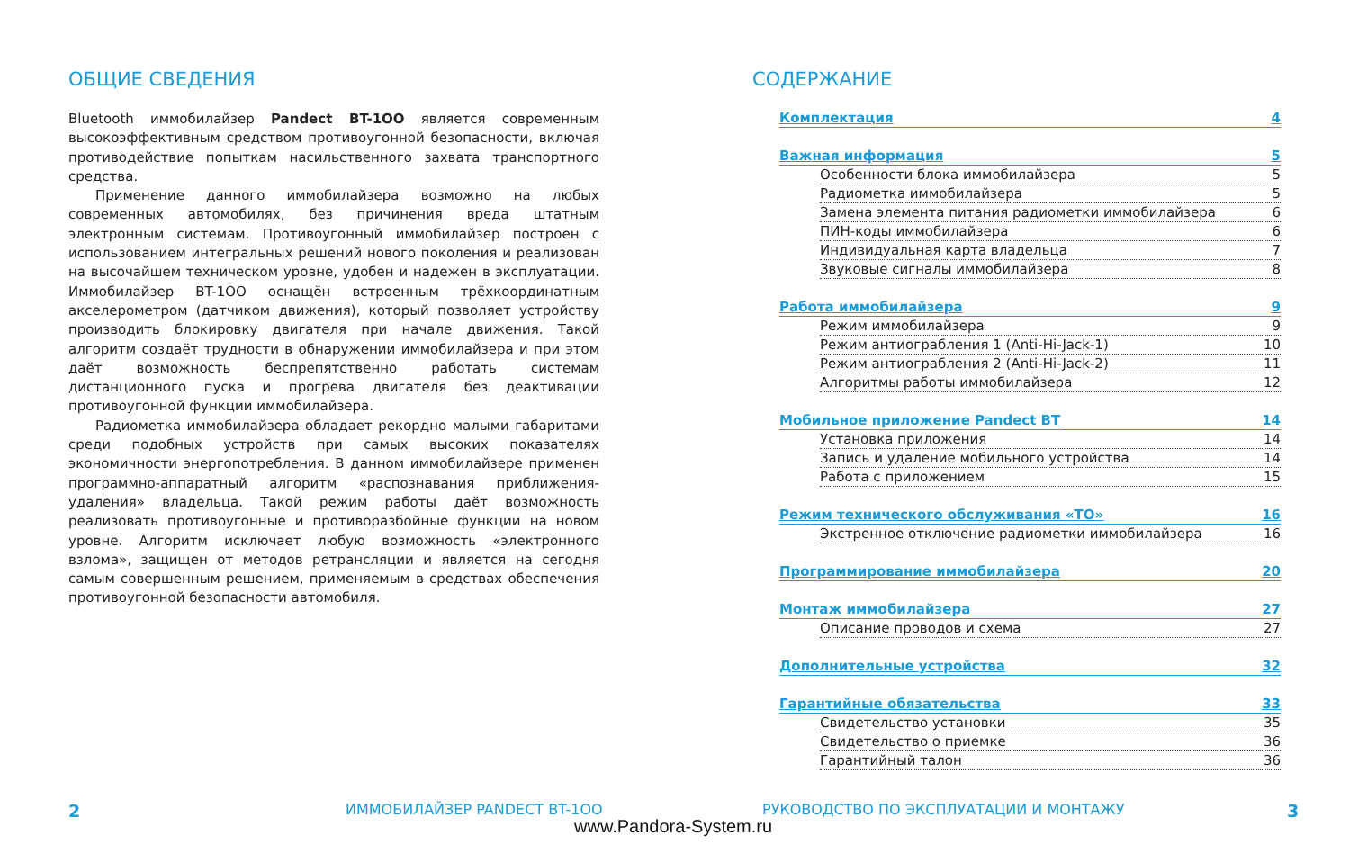ОБЩИЕ СВЕДЕНИЯ
Bluetooth иммобилайзер Pandect BT-1OO является современным высокоэффективным средством противоугонной безопасности, включая противодействие попыткам насильственного захвата транспортного средства.
Применение данного иммобилайзера возможно на любых современных автомобилях, без причинения вреда штатным электронным системам. Противоугонный иммобилайзер построен с использованием интегральных решений нового поколения и реализован на высочайшем техническом уровне, удобен и надежен в эксплуатации. Иммобилайзер BT-1OO оснащён встроенным трёхкоординатным акселерометром (датчиком движения), который позволяет устройству производить блокировку двигателя при начале движения. Такой алгоритм создаёт трудности в обнаружении иммобилайзера и при этом даёт возможность беспрепятственно работать системам дистанционного пуска и прогрева двигателя без деактивации противоугонной функции иммобилайзера.
Радиометка иммобилайзера обладает рекордно малыми габаритами среди подобных устройств при самых высоких показателях экономичности энергопотребления. В данном иммобилайзере применен программно-аппаратный алгоритм «распознавания приближения-удаления» владельца. Такой режим работы даёт возможность реализовать противоугонные и противоразбойные функции на новом уровне. Алгоритм исключает любую возможность «электронного взлома», защищен от методов ретрансляции и является на сегодня самым совершенным решением, применяемым в средствах обеспечения противоугонной безопасности автомобиля.
СОДЕРЖАНИЕ
Комплектация 4
Важная информация 5
Особенности блока иммобилайзера 5
Радиометка иммобилайзера 5
Замена элемента питания радиометки иммобилайзера 6
ПИН-коды иммобилайзера 6
Индивидуальная карта владельца 7
Звуковые сигналы иммобилайзера 8
Работа иммобилайзера 9
Режим иммобилайзера 9
Режим антиограбления 1 (Anti-Hi-Jack-1) 10
Режим антиограбления 2 (Anti-Hi-Jack-2) 11
Алгоритмы работы иммобилайзера 12
Мобильное приложение Pandect BT 14
Установка приложения 14
Запись и удаление мобильного устройства 14
Работа с приложением 15
Режим технического обслуживания «ТО» 16
Экстренное отключение радиометки иммобилайзера 16
Программирование иммобилайзера 20
Монтаж иммобилайзера 27
Описание проводов и схема 27
Дополнительные устройства 32
Гарантийные обязательства 33
Свидетельство установки 35
Свидетельство о приемке 36
Гарантийный талон 36
2 ИММОБИЛАЙЗЕР PANDECT BT-1OO
РУКОВОДСТВО ПО ЭКСПЛУАТАЦИИ И МОНТАЖУ
3
www.Pandora-System.ru